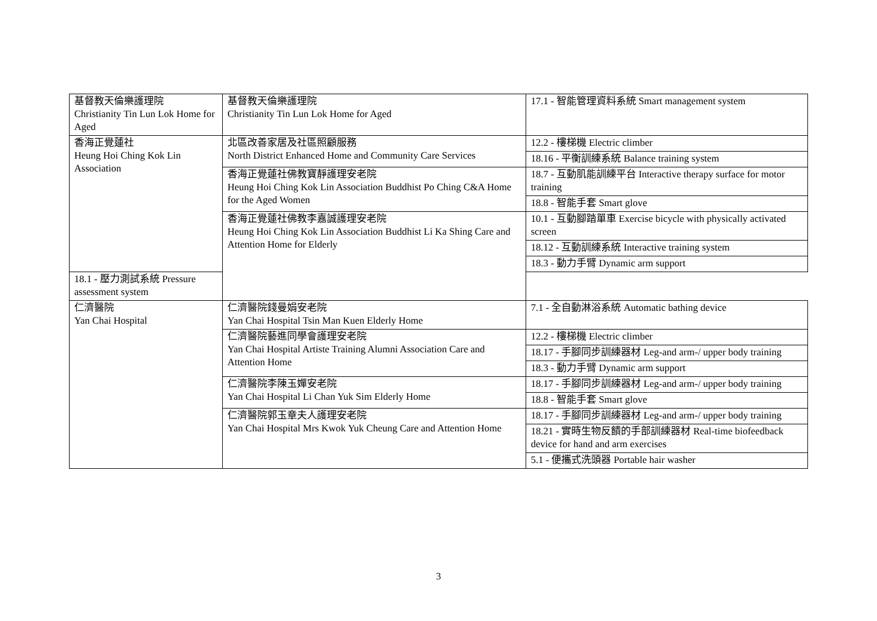| 基督教天倫樂護理院 Christianity Tin Lun Lok Home for Aged | 基督教天倫樂護理院 Christianity Tin Lun Lok Home for Aged | 17.1 - 智能管理資料系統 Smart management system |
| 香海正覺蓮社 Heung Hoi Ching Kok Lin Association | 北區改善家居及社區照顧服務 North District Enhanced Home and Community Care Services | 12.2 - 樓梯機 Electric climber |
| | | 18.16 - 平衡訓練系統 Balance training system |
| | 香海正覺蓮社佛教寶靜護理安老院 Heung Hoi Ching Kok Lin Association Buddhist Po Ching C&A Home for the Aged Women | 18.7 - 互動肌能訓練平台 Interactive therapy surface for motor training |
| | | 18.8 - 智能手套 Smart glove |
| | 香海正覺蓮社佛教李嘉誠護理安老院 Heung Hoi Ching Kok Lin Association Buddhist Li Ka Shing Care and Attention Home for Elderly | 10.1 - 互動腳踏單車 Exercise bicycle with physically activated screen |
| | | 18.12 - 互動訓練系統 Interactive training system |
| | | 18.3 - 動力手臂 Dynamic arm support |
| 18.1 - 壓力測試系統 Pressure assessment system | | |
| 仁濟醫院 Yan Chai Hospital | 仁濟醫院錢曼娟安老院 Yan Chai Hospital Tsin Man Kuen Elderly Home | 7.1 - 全自動淋浴系統 Automatic bathing device |
| | 仁濟醫院藝進同學會護理安老院 Yan Chai Hospital Artiste Training Alumni Association Care and Attention Home | 12.2 - 樓梯機 Electric climber |
| | | 18.17 - 手腳同步訓練器材 Leg-and arm-/ upper body training |
| | | 18.3 - 動力手臂 Dynamic arm support |
| | 仁濟醫院李陳玉嬋安老院 Yan Chai Hospital Li Chan Yuk Sim Elderly Home | 18.17 - 手腳同步訓練器材 Leg-and arm-/ upper body training |
| | | 18.8 - 智能手套 Smart glove |
| | 仁濟醫院郭玉章夫人護理安老院 Yan Chai Hospital Mrs Kwok Yuk Cheung Care and Attention Home | 18.17 - 手腳同步訓練器材 Leg-and arm-/ upper body training |
| | | 18.21 - 實時生物反饋的手部訓練器材 Real-time biofeedback device for hand and arm exercises |
| | | 5.1 - 便攜式洗頭器 Portable hair washer |
3